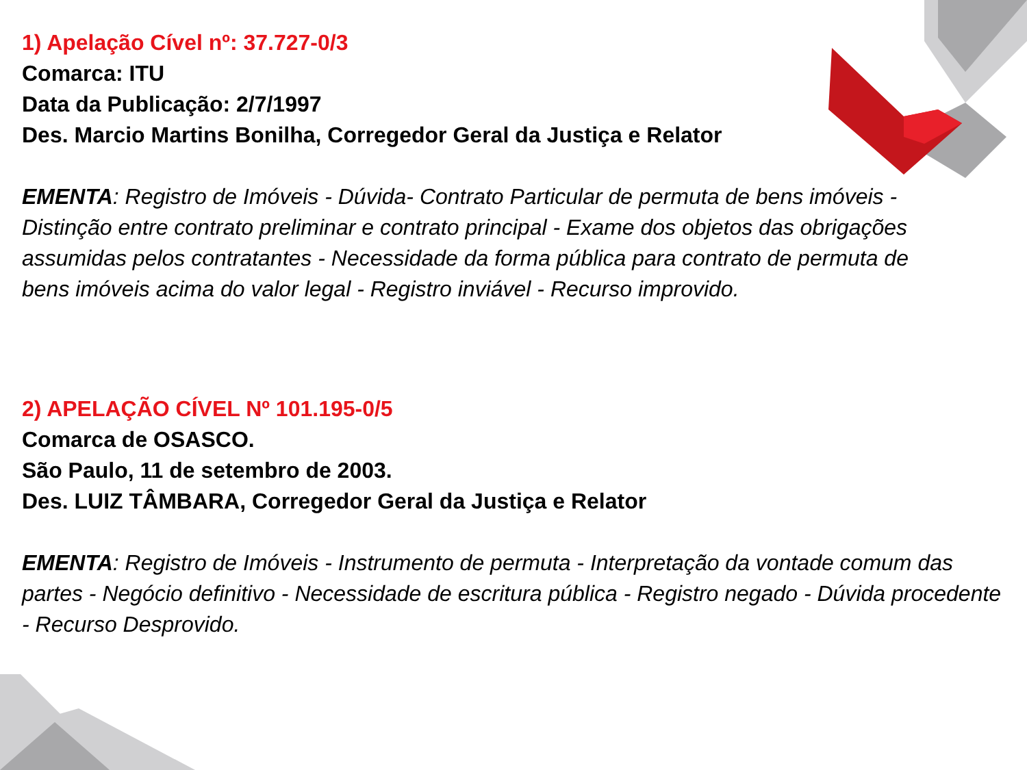1) Apelação Cível nº: 37.727-0/3
Comarca: ITU
Data da Publicação: 2/7/1997
Des. Marcio Martins Bonilha, Corregedor Geral da Justiça e Relator
EMENTA: Registro de Imóveis - Dúvida- Contrato Particular de permuta de bens imóveis - Distinção entre contrato preliminar e contrato principal - Exame dos objetos das obrigações assumidas pelos contratantes - Necessidade da forma pública para contrato de permuta de bens imóveis acima do valor legal - Registro inviável - Recurso improvido.
2) APELAÇÃO CÍVEL Nº 101.195-0/5
Comarca de OSASCO.
São Paulo, 11 de setembro de 2003.
Des. LUIZ TÂMBARA, Corregedor Geral da Justiça e Relator
EMENTA: Registro de Imóveis - Instrumento de permuta - Interpretação da vontade comum das partes - Negócio definitivo - Necessidade de escritura pública - Registro negado - Dúvida procedente - Recurso Desprovido.